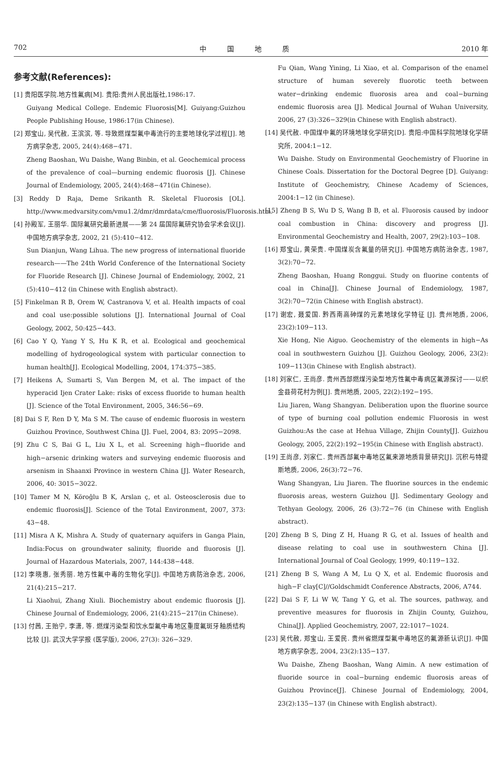702 中　　　国　　　地　　　质 2010 年
参考文献(References):
[1] 贵阳医学院.地方性氟病[M]. 贵阳:贵州人民出版社,1986:17.
Guiyang Medical College. Endemic Fluorosis[M]. Guiyang:Guizhou People Publishing House, 1986:17(in Chinese).
[2] 郑宝山, 吴代赦, 王滨滨, 等. 导致燃煤型氟中毒流行的主要地球化学过程[J]. 地方病学杂志, 2005, 24(4):468−471.
Zheng Baoshan, Wu Daishe, Wang Binbin, et al. Geochemical process of the prevalence of coal—burning endemic fluorosis [J]. Chinese Journal of Endemiology, 2005, 24(4):468−471(in Chinese).
[3] Reddy D Raja, Deme Srikanth R. Skeletal Fluorosis [OL]. http://www.medvarsity.com/vmu1.2/dmr/dmrdata/cme/fluorosis/Fluorosis.htm.
[4] 孙殿军, 王丽华. 国际氟研究最新进展——第 24 届国际氟研究协会学术会议[J]. 中国地方病学杂志, 2002, 21 (5):410−412.
Sun Dianjun, Wang Lihua. The new progress of international fluoride research——The 24th World Conference of the International Society for Fluoride Research [J]. Chinese Journal of Endemiology, 2002, 21 (5):410−412 (in Chinese with English abstract).
[5] Finkelman R B, Orem W, Castranova V, et al. Health impacts of coal and coal use:possible solutions [J]. International Journal of Coal Geology, 2002, 50:425−443.
[6] Cao Y Q, Yang Y S, Hu K R, et al. Ecological and geochemical modelling of hydrogeological system with particular connection to human health[J]. Ecological Modelling, 2004, 174:375−385.
[7] Heikens A, Sumarti S, Van Bergen M, et al. The impact of the hyperacid Ijen Crater Lake: risks of excess fluoride to human health [J]. Science of the Total Environment, 2005, 346:56−69.
[8] Dai S F, Ren D Y, Ma S M. The cause of endemic fluorosis in western Guizhou Province, Southwest China [J]. Fuel, 2004, 83: 2095−2098.
[9] Zhu C S, Bai G L, Liu X L, et al. Screening high−fluoride and high−arsenic drinking waters and surveying endemic fluorosis and arsenism in Shaanxi Province in western China [J]. Water Research, 2006, 40: 3015−3022.
[10] Tamer M N, Köroĝlu B K, Arslan ç, et al. Osteosclerosis due to endemic fluorosis[J]. Science of the Total Environment, 2007, 373: 43−48.
[11] Misra A K, Mishra A. Study of quaternary aquifers in Ganga Plain, India:Focus on groundwater salinity, fluoride and fluorosis [J]. Journal of Hazardous Materials, 2007, 144:438−448.
[12] 李晓惠, 张秀丽. 地方性氟中毒的生物化学[J]. 中国地方病防治杂志, 2006, 21(4):215−217.
Li Xiaohui, Zhang Xiuli. Biochemistry about endemic fluorosis [J]. Chinese Journal of Endemiology, 2006, 21(4):215−217(in Chinese).
[13] 付茜, 王贻宁, 李潇, 等. 燃煤污染型和饮水型氟中毒地区重度氟斑牙釉质结构比较 [J]. 武汉大学学报 (医学版), 2006, 27(3): 326−329.
Fu Qian, Wang Yining, Li Xiao, et al. Comparison of the enamel structure of human severely fluorotic teeth between water−drinking endemic fluorosis area and coal−burning endemic fluorosis area [J]. Medical Journal of Wuhan University, 2006, 27 (3):326−329(in Chinese with English abstract).
[14] 吴代赦. 中国煤中氟的环境地球化学研究[D]. 贵阳:中国科学院地球化学研究所, 2004:1−12.
Wu Daishe. Study on Environmental Geochemistry of Fluorine in Chinese Coals. Dissertation for the Doctoral Degree [D]. Guiyang: Institute of Geochemistry, Chinese Academy of Sciences, 2004:1−12 (in Chinese).
[15] Zheng B S, Wu D S, Wang B B, et al. Fluorosis caused by indoor coal combustion in China: discovery and progress [J]. Environmental Geochemistry and Health, 2007, 29(2):103−108.
[16] 郑宝山, 黄荣贵. 中国煤炭含氟量的研究[J]. 中国地方病防治杂志, 1987, 3(2):70−72.
Zheng Baoshan, Huang Ronggui. Study on fluorine contents of coal in China[J]. Chinese Journal of Endemiology, 1987, 3(2):70−72(in Chinese with English abstract).
[17] 谢宏, 聂爱国. 黔西南高砷煤的元素地球化学特征 [J]. 贵州地质, 2006, 23(2):109−113.
Xie Hong, Nie Aiguo. Geochemistry of the elements in high−As coal in southwestern Guizhou [J]. Guizhou Geology, 2006, 23(2): 109−113(in Chinese with English abstract).
[18] 刘家仁, 王尚彦. 贵州西部燃煤污染型地方性氟中毒病区氟源探讨——以织金县荷花村为例[J]. 贵州地质, 2005, 22(2):192−195.
Liu Jiaren, Wang Shangyan. Deliberation upon the fluorine source of type of burning coal pollution endemic Fluorosis in west Guizhou:As the case at Hehua Village, Zhijin County[J]. Guizhou Geology, 2005, 22(2):192−195(in Chinese with English abstract).
[19] 王尚彦, 刘家仁. 贵州西部氟中毒地区氟来源地质背景研究[J]. 沉积与特提斯地质, 2006, 26(3):72−76.
Wang Shangyan, Liu Jiaren. The fluorine sources in the endemic fluorosis areas, western Guizhou [J]. Sedimentary Geology and Tethyan Geology, 2006, 26 (3):72−76 (in Chinese with English abstract).
[20] Zheng B S, Ding Z H, Huang R G, et al. Issues of health and disease relating to coal use in southwestern China [J]. International Journal of Coal Geology, 1999, 40:119−132.
[21] Zheng B S, Wang A M, Lu Q X, et al. Endemic fluorosis and high−F clay[C]//Goldschmidt Conference Abstracts, 2006, A744.
[22] Dai S F, Li W W, Tang Y G, et al. The sources, pathway, and preventive measures for fluorosis in Zhijin County, Guizhou, China[J]. Applied Geochemistry, 2007, 22:1017−1024.
[23] 吴代赦, 郑宝山, 王爱民. 贵州省燃煤型氟中毒地区的氟源新认识[J]. 中国地方病学杂志, 2004, 23(2):135−137.
Wu Daishe, Zheng Baoshan, Wang Aimin. A new estimation of fluoride source in coal−burning endemic fluorosis areas of Guizhou Province[J]. Chinese Journal of Endemiology, 2004, 23(2):135−137 (in Chinese with English abstract).